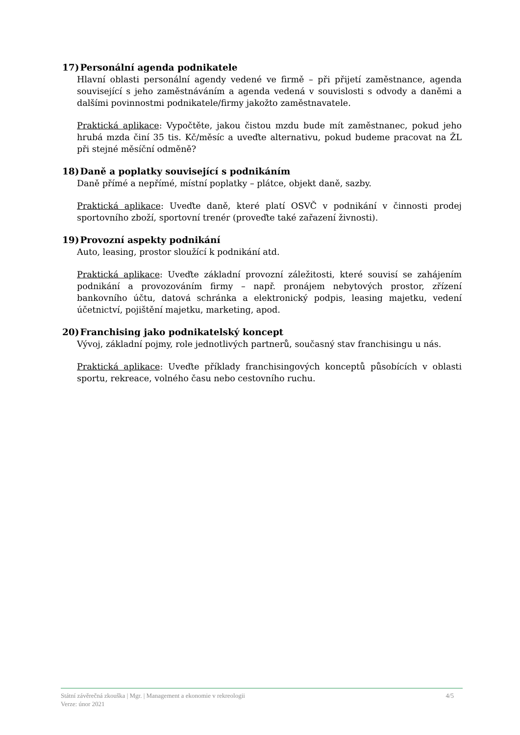17) Personální agenda podnikatele
Hlavní oblasti personální agendy vedené ve firmě – při přijetí zaměstnance, agenda související s jeho zaměstnáváním a agenda vedená v souvislosti s odvody a daněmi a dalšími povinnostmi podnikatele/firmy jakožto zaměstnavatele.
Praktická aplikace: Vypočtěte, jakou čistou mzdu bude mít zaměstnanec, pokud jeho hrubá mzda činí 35 tis. Kč/měsíc a uveďte alternativu, pokud budeme pracovat na ŽL při stejné měsíční odměně?
18) Daně a poplatky související s podnikáním
Daně přímé a nepřímé, místní poplatky – plátce, objekt daně, sazby.
Praktická aplikace: Uveďte daně, které platí OSVČ v podnikání v činnosti prodej sportovního zboží, sportovní trenér (proveďte také zařazení živnosti).
19) Provozní aspekty podnikání
Auto, leasing, prostor sloužící k podnikání atd.
Praktická aplikace: Uveďte základní provozní záležitosti, které souvisí se zahájením podnikání a provozováním firmy – např. pronájem nebytových prostor, zřízení bankovního účtu, datová schránka a elektronický podpis, leasing majetku, vedení účetnictví, pojištění majetku, marketing, apod.
20) Franchising jako podnikatelský koncept
Vývoj, základní pojmy, role jednotlivých partnerů, současný stav franchisingu u nás.
Praktická aplikace: Uveďte příklady franchisingových konceptů působících v oblasti sportu, rekreace, volného času nebo cestovního ruchu.
4/5 Státní závěrečná zkouška | Mgr. | Management a ekonomie v rekreologii
Verze: únor 2021